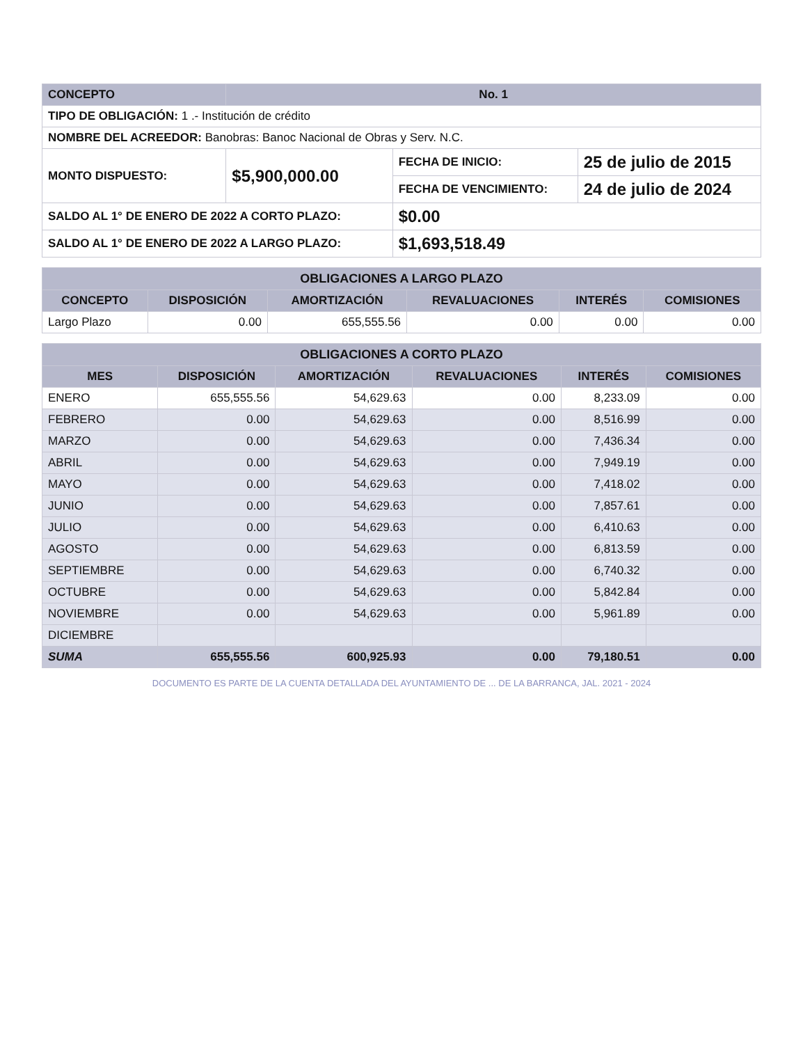| CONCEPTO | No. 1 | | |
| --- | --- | --- | --- |
| TIPO DE OBLIGACIÓN: 1 .- Institución de crédito | | | |
| NOMBRE DEL ACREEDOR: Banobras: Banoc Nacional de Obras y Serv. N.C. | | | |
| MONTO DISPUESTO: | $5,900,000.00 | FECHA DE INICIO: | 25 de julio de 2015 |
| | | FECHA DE VENCIMIENTO: | 24 de julio de 2024 |
| SALDO AL 1° DE ENERO DE 2022 A CORTO PLAZO: | | $0.00 | |
| SALDO AL 1° DE ENERO DE 2022 A LARGO PLAZO: | | $1,693,518.49 | |
| OBLIGACIONES A LARGO PLAZO | | | | | |
| CONCEPTO | DISPOSICIÓN | AMORTIZACIÓN | REVALUACIONES | INTERÉS | COMISIONES |
| Largo Plazo | 0.00 | 655,555.56 | 0.00 | 0.00 | 0.00 |
| OBLIGACIONES A CORTO PLAZO | | | | | |
| MES | DISPOSICIÓN | AMORTIZACIÓN | REVALUACIONES | INTERÉS | COMISIONES |
| ENERO | 655,555.56 | 54,629.63 | 0.00 | 8,233.09 | 0.00 |
| FEBRERO | 0.00 | 54,629.63 | 0.00 | 8,516.99 | 0.00 |
| MARZO | 0.00 | 54,629.63 | 0.00 | 7,436.34 | 0.00 |
| ABRIL | 0.00 | 54,629.63 | 0.00 | 7,949.19 | 0.00 |
| MAYO | 0.00 | 54,629.63 | 0.00 | 7,418.02 | 0.00 |
| JUNIO | 0.00 | 54,629.63 | 0.00 | 7,857.61 | 0.00 |
| JULIO | 0.00 | 54,629.63 | 0.00 | 6,410.63 | 0.00 |
| AGOSTO | 0.00 | 54,629.63 | 0.00 | 6,813.59 | 0.00 |
| SEPTIEMBRE | 0.00 | 54,629.63 | 0.00 | 6,740.32 | 0.00 |
| OCTUBRE | 0.00 | 54,629.63 | 0.00 | 5,842.84 | 0.00 |
| NOVIEMBRE | 0.00 | 54,629.63 | 0.00 | 5,961.89 | 0.00 |
| DICIEMBRE | | | | | |
| SUMA | 655,555.56 | 600,925.93 | 0.00 | 79,180.51 | 0.00 |
DOCUMENTO ES PARTE DE LA CUENTA DETALLADA DEL AYUNTAMIENTO DE ... DE LA BARRANCA, JAL. 2021 - 2024